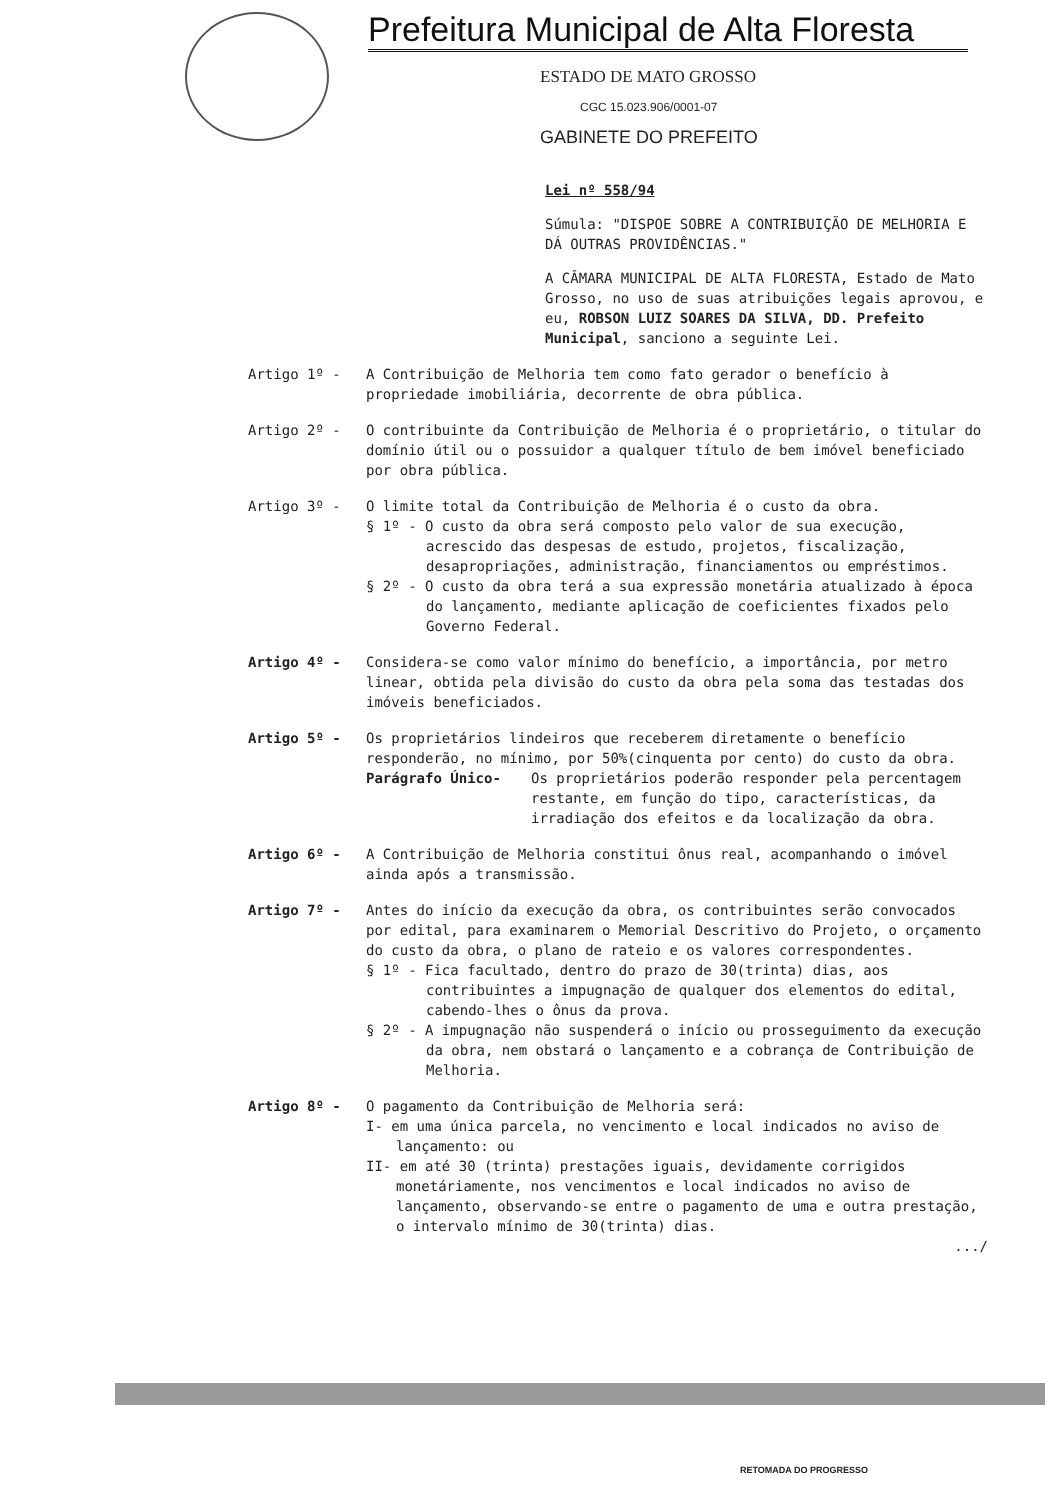Prefeitura Municipal de Alta Floresta
ESTADO DE MATO GROSSO
CGC 15.023.906/0001-07
GABINETE DO PREFEITO
Lei nº 558/94
Súmula: "DISPOE SOBRE A CONTRIBUIÇÃO DE MELHORIA E DÁ OUTRAS PROVIDÊNCIAS."
A CÂMARA MUNICIPAL DE ALTA FLORESTA, Estado de Mato Grosso, no uso de suas atribuições legais aprovou, e eu, ROBSON LUIZ SOARES DA SILVA, DD. Prefeito Municipal, sanciono a seguinte Lei.
Artigo 1º - A Contribuição de Melhoria tem como fato gerador o benefício à propriedade imobiliária, decorrente de obra pública.
Artigo 2º - O contribuinte da Contribuição de Melhoria é o proprietário, o titular do domínio útil ou o possuidor a qualquer título de bem imóvel beneficiado por obra pública.
Artigo 3º - O limite total da Contribuição de Melhoria é o custo da obra.
§ 1º - O custo da obra será composto pelo valor de sua execução, acrescido das despesas de estudo, projetos, fiscalização, desapropriações, administração, financiamentos ou empréstimos.
§ 2º - O custo da obra terá a sua expressão monetária atualizado à época do lançamento, mediante aplicação de coeficientes fixados pelo Governo Federal.
Artigo 4º - Considera-se como valor mínimo do benefício, a importância, por metro linear, obtida pela divisão do custo da obra pela soma das testadas dos imóveis beneficiados.
Artigo 5º - Os proprietários lindeiros que receberem diretamente o benefício responderão, no mínimo, por 50%(cinquenta por cento) do custo da obra.
Parágrafo Único- Os proprietários poderão responder pela percentagem restante, em função do tipo, características, da irradiação dos efeitos e da localização da obra.
Artigo 6º - A Contribuição de Melhoria constitui ônus real, acompanhando o imóvel ainda após a transmissão.
Artigo 7º - Antes do início da execução da obra, os contribuintes serão convocados por edital, para examinarem o Memorial Descritivo do Projeto, o orçamento do custo da obra, o plano de rateio e os valores correspondentes.
§ 1º - Fica facultado, dentro do prazo de 30(trinta) dias, aos contribuintes a impugnação de qualquer dos elementos do edital, cabendo-lhes o ônus da prova.
§ 2º - A impugnação não suspenderá o início ou prosseguimento da execução da obra, nem obstará o lançamento e a cobrança de Contribuição de Melhoria.
Artigo 8º - O pagamento da Contribuição de Melhoria será:
I- em uma única parcela, no vencimento e local indicados no aviso de lançamento: ou
II- em até 30 (trinta) prestações iguais, devidamente corrigidos monetáriamente, nos vencimentos e local indicados no aviso de lançamento, observando-se entre o pagamento de uma e outra prestação, o intervalo mínimo de 30(trinta) dias.
.../
RETOMADA DO PROGRESSO